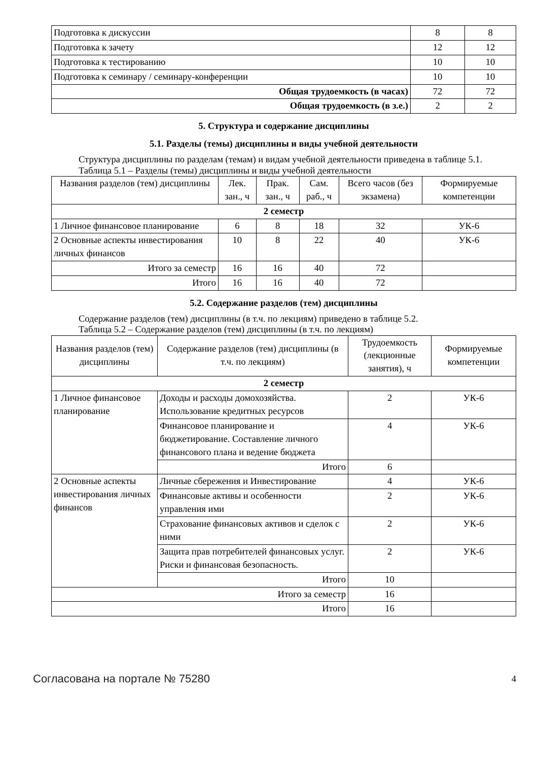| Подготовка к дискуссии | 8 | 8 |
| Подготовка к зачету | 12 | 12 |
| Подготовка к тестированию | 10 | 10 |
| Подготовка к семинару / семинару-конференции | 10 | 10 |
| Общая трудоемкость (в часах) | 72 | 72 |
| Общая трудоемкость (в з.е.) | 2 | 2 |
5. Структура и содержание дисциплины
5.1. Разделы (темы) дисциплины и виды учебной деятельности
Структура дисциплины по разделам (темам) и видам учебной деятельности приведена в таблице 5.1.
Таблица 5.1 – Разделы (темы) дисциплины и виды учебной деятельности
| Названия разделов (тем) дисциплины | Лек. зан., ч | Прак. зан., ч | Сам. раб., ч | Всего часов (без экзамена) | Формируемые компетенции |
| --- | --- | --- | --- | --- | --- |
| 2 семестр | | | | | |
| 1 Личное финансовое планирование | 6 | 8 | 18 | 32 | УК-6 |
| 2 Основные аспекты инвестирования личных финансов | 10 | 8 | 22 | 40 | УК-6 |
| Итого за семестр | 16 | 16 | 40 | 72 | |
| Итого | 16 | 16 | 40 | 72 | |
5.2. Содержание разделов (тем) дисциплины
Содержание разделов (тем) дисциплины (в т.ч. по лекциям) приведено в таблице 5.2.
Таблица 5.2 – Содержание разделов (тем) дисциплины (в т.ч. по лекциям)
| Названия разделов (тем) дисциплины | Содержание разделов (тем) дисциплины (в т.ч. по лекциям) | Трудоемкость (лекционные занятия), ч | Формируемые компетенции |
| --- | --- | --- | --- |
| 2 семестр | | | |
| 1 Личное финансовое планирование | Доходы и расходы домохозяйства. Использование кредитных ресурсов | 2 | УК-6 |
| | Финансовое планирование и бюджетирование. Составление личного финансового плана и ведение бюджета | 4 | УК-6 |
| | Итого | 6 | |
| 2 Основные аспекты инвестирования личных финансов | Личные сбережения и Инвестирование | 4 | УК-6 |
| | Финансовые активы и особенности управления ими | 2 | УК-6 |
| | Страхование финансовых активов и сделок с ними | 2 | УК-6 |
| | Защита прав потребителей финансовых услуг. Риски и финансовая безопасность. | 2 | УК-6 |
| | Итого | 10 | |
| Итого за семестр | | 16 | |
| Итого | | 16 | |
Согласована на портале № 75280 4